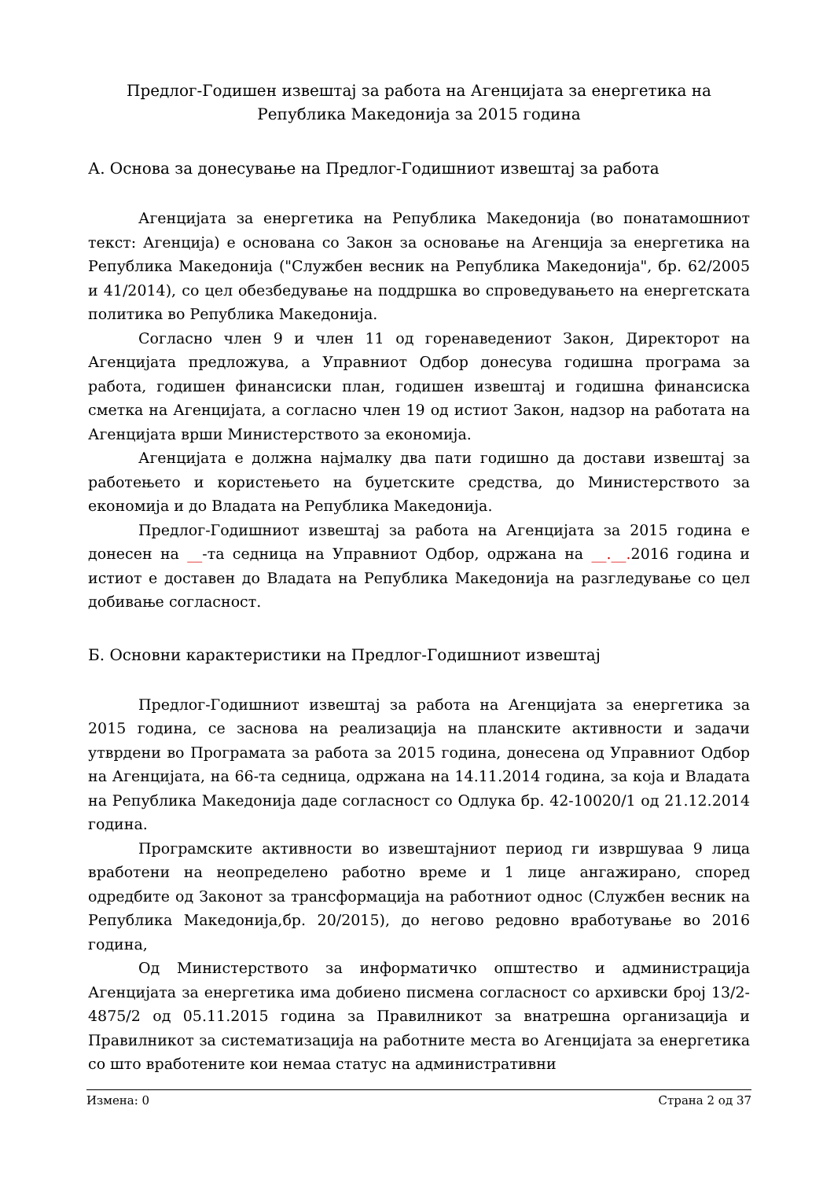Предлог-Годишен извештај за работа на Агенцијата за енергетика на
Република Македонија за 2015 година
А. Основа за донесување на Предлог-Годишниот извештај за работа
Агенцијата за енергетика на Република Македонија (во понатамошниот текст: Агенција) е основана со Закон за основање на Агенција за енергетика на Република Македонија ("Службен весник на Република Македонија", бр. 62/2005 и 41/2014), со цел обезбедување на поддршка во спроведувањето на енергетската политика во Република Македонија.
Согласно член 9 и член 11 од горенаведениот Закон, Директорот на Агенцијата предложува, а Управниот Одбор донесува годишна програма за работа, годишен финансиски план, годишен извештај и годишна финансиска сметка на Агенцијата, а согласно член 19 од истиот Закон, надзор на работата на Агенцијата врши Министерството за економија.
Агенцијата е должна најмалку два пати годишно да достави извештај за работењето и користењето на буџетските средства, до Министерството за економија и до Владата на Република Македонија.
Предлог-Годишниот извештај за работа на Агенцијата за 2015 година е донесен на __-та седница на Управниот Одбор, одржана на __.__. 2016 година и истиот е доставен до Владата на Република Македонија на разгледување со цел добивање согласност.
Б. Основни карактеристики на Предлог-Годишниот извештај
Предлог-Годишниот извештај за работа на Агенцијата за енергетика за 2015 година, се заснова на реализација на планските активности и задачи утврдени во Програмата за работа за 2015 година, донесена од Управниот Одбор на Агенцијата, на 66-та седница, одржана на 14.11.2014 година, за која и Владата на Република Македонија даде согласност со Одлука бр. 42-10020/1 од 21.12.2014 година.
Програмските активности во извештајниот период ги извршуваа 9 лица вработени на неопределено работно време и 1 лице ангажирано, според одредбите од Законот за трансформација на работниот однос (Службен весник на Република Македонија,бр. 20/2015), до негово редовно вработување во 2016 година,
Од Министерството за информатичко општество и администрација Агенцијата за енергетика има добиено писмена согласност со архивски број 13/2-4875/2 од 05.11.2015 година за Правилникот за внатрешна организација и Правилникот за систематизација на работните места во Агенцијата за енергетика со што вработените кои немаа статус на административни
Измена: 0 Страна 2 од 37